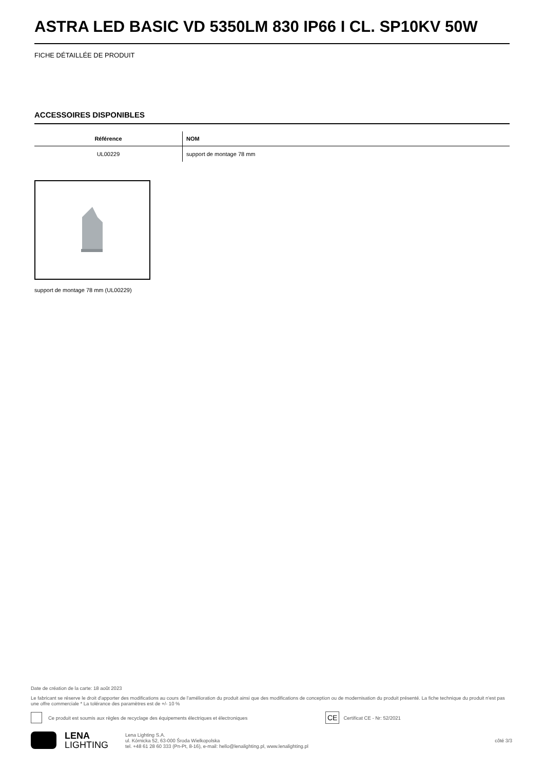ASTRA LED BASIC VD 5350LM 830 IP66 I CL. SP10KV 50W
FICHE DÉTAILLÉE DE PRODUIT
ACCESSOIRES DISPONIBLES
| Référence | NOM |
| --- | --- |
| UL00229 | support de montage 78 mm |
support de montage 78 mm (UL00229)
Date de création de la carte: 18 août 2023
Le fabricant se réserve le droit d'apporter des modifications au cours de l'amélioration du produit ainsi que des modifications de conception ou de modernisation du produit présenté. La fiche technique du produit n'est pas une offre commerciale * La tolérance des paramètres est de +/- 10 %
Ce produit est soumis aux règles de recyclage des équipements électriques et électroniques CE Certificat CE - Nr: 52/2021
LENA
LIGHTING Lena Lighting S.A.
ul. Kórnicka 52, 63-000 Środa Wielkopolska
tel. +48 61 28 60 333 (Pn-Pt, 8-16), e-mail: hello@lenalighting.pl, www.lenalighting.pl côté 3/3